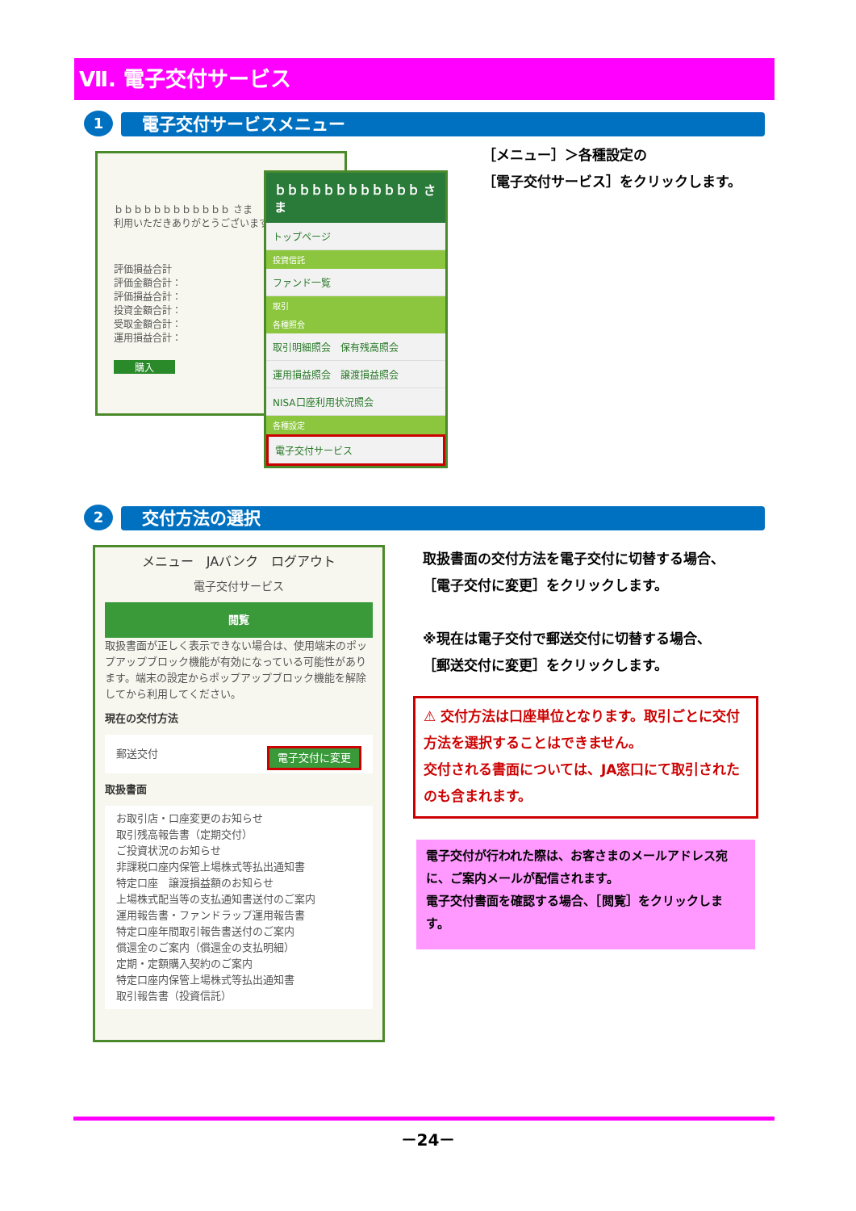Ⅶ. 電子交付サービス
1 電子交付サービスメニュー
ｂｂｂｂｂｂｂｂｂｂｂｂ さま
利用いただきありがとうございます
評価損益合計
評価金額合計：
評価損益合計：
投資金額合計：
受取金額合計：
運用損益合計：
購入
ｂｂｂｂｂｂｂｂｂｂｂｂ さま
トップページ
投資信託
ファンド一覧
取引
各種照会
取引明細照会　保有残高照会
運用損益照会　譲渡損益照会
NISA口座利用状況照会
各種設定
電子交付サービス
［メニュー］＞各種設定の
［電子交付サービス］をクリックします。
2 交付方法の選択
メニュー　JAバンク　ログアウト
電子交付サービス
閲覧
取扱書面が正しく表示できない場合は、使用端末のポップアップブロック機能が有効になっている可能性があります。端末の設定からポップアップブロック機能を解除してから利用してください。
現在の交付方法
郵送交付 電子交付に変更
取扱書面
お取引店・口座変更のお知らせ
取引残高報告書（定期交付）
ご投資状況のお知らせ
非課税口座内保管上場株式等払出通知書
特定口座　譲渡損益額のお知らせ
上場株式配当等の支払通知書送付のご案内
運用報告書・ファンドラップ運用報告書
特定口座年間取引報告書送付のご案内
償還金のご案内（償還金の支払明細）
定期・定額購入契約のご案内
特定口座内保管上場株式等払出通知書
取引報告書（投資信託）
取扱書面の交付方法を電子交付に切替する場合、
［電子交付に変更］をクリックします。
※現在は電子交付で郵送交付に切替する場合、
［郵送交付に変更］をクリックします。
⚠ 交付方法は口座単位となります。取引ごとに交付方法を選択することはできません。
交付される書面については、JA窓口にて取引されたのも含まれます。
電子交付が行われた際は、お客さまのメールアドレス宛に、ご案内メールが配信されます。
電子交付書面を確認する場合、［閲覧］をクリックします。
－24－